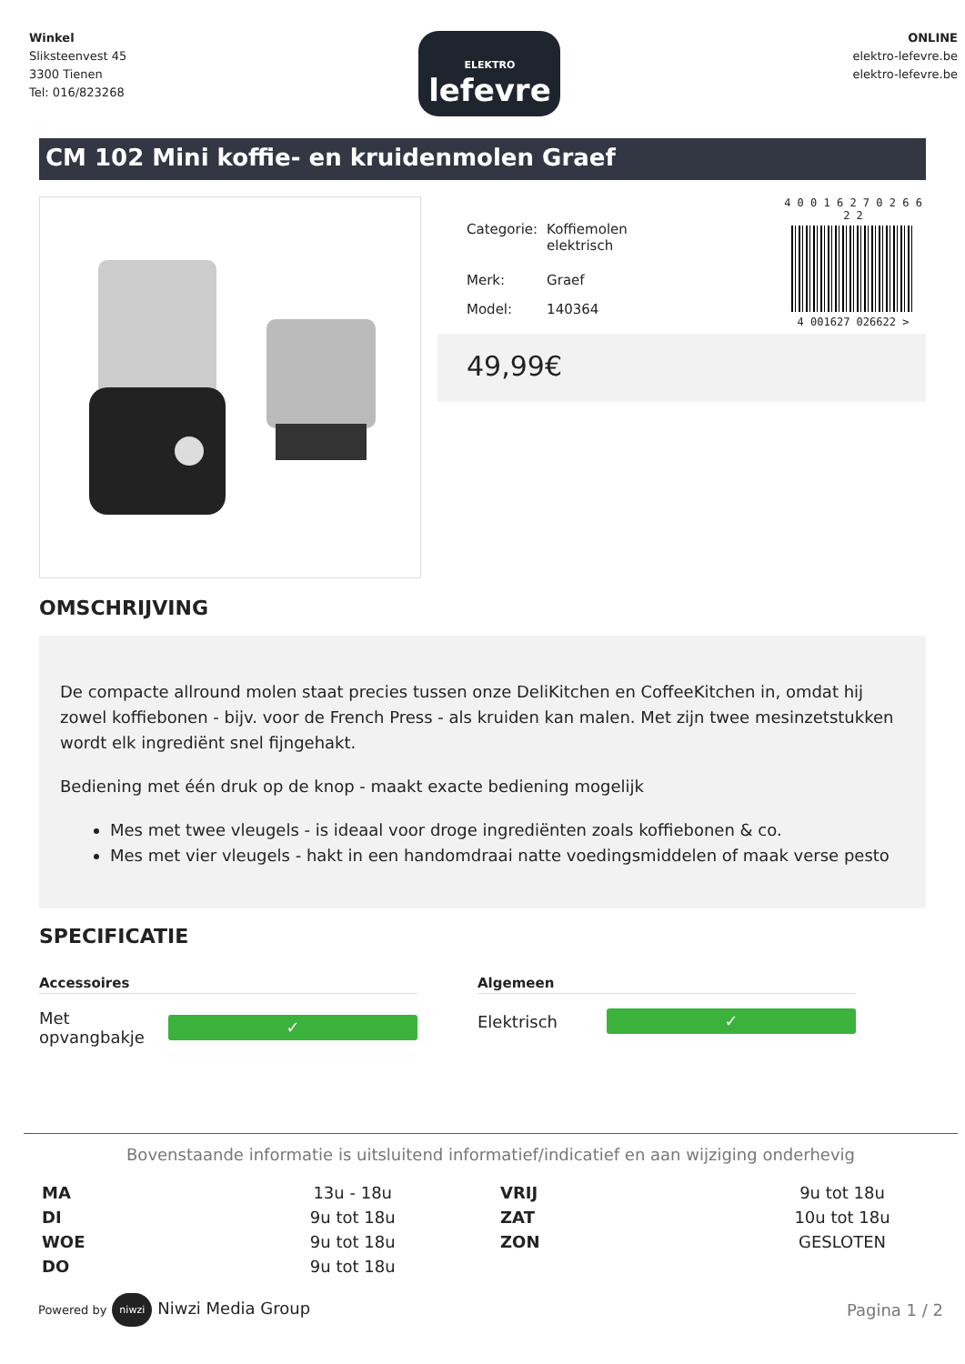Winkel
Sliksteenvest 45
3300 Tienen
Tel: 016/823268
ELEKTRO
lefevre
ONLINE
elektro-lefevre.be
elektro-lefevre.be
CM 102 Mini koffie- en kruidenmolen Graef
| Categorie: | Koffiemolen elektrisch |
| Merk: | Graef |
| Model: | 140364 |
4 0 0 1 6 2 7 0 2 6 6 2 2
4 001627 026622 >
49,99€
OMSCHRIJVING
De compacte allround molen staat precies tussen onze DeliKitchen en CoffeeKitchen in, omdat hij zowel koffiebonen - bijv. voor de French Press - als kruiden kan malen. Met zijn twee mesinzetstukken wordt elk ingrediënt snel fijngehakt.
Bediening met één druk op de knop - maakt exacte bediening mogelijk
Mes met twee vleugels - is ideaal voor droge ingrediënten zoals koffiebonen & co.
Mes met vier vleugels - hakt in een handomdraai natte voedingsmiddelen of maak verse pesto
SPECIFICATIE
Accessoires
Met opvangbakje
✓
Algemeen
Elektrisch
✓
Bovenstaande informatie is uitsluitend informatief/indicatief en aan wijziging onderhevig
| MA | 13u - 18u | VRIJ | 9u tot 18u |
| DI | 9u tot 18u | ZAT | 10u tot 18u |
| WOE | 9u tot 18u | ZON | GESLOTEN |
| DO | 9u tot 18u | | |
Powered by niwzi Niwzi Media Group
Pagina 1 / 2